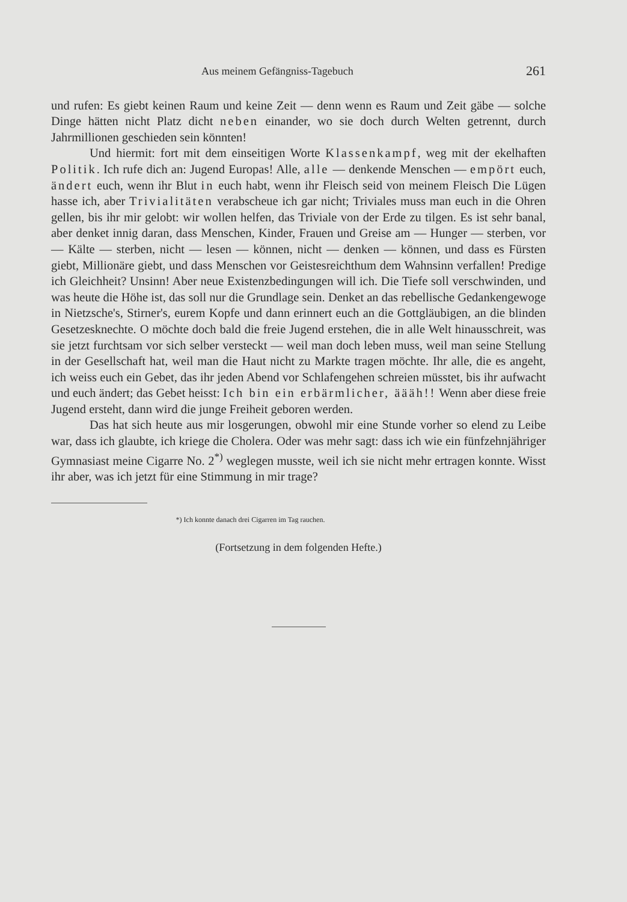Aus meinem Gefängniss-Tagebuch 261
und rufen: Es giebt keinen Raum und keine Zeit — denn wenn es Raum und Zeit gäbe — solche Dinge hätten nicht Platz dicht neben einander, wo sie doch durch Welten getrennt, durch Jahrmillionen geschieden sein könnten!
Und hiermit: fort mit dem einseitigen Worte Klassenkampf, weg mit der ekelhaften Politik. Ich rufe dich an: Jugend Europas! Alle, alle — denkende Menschen — empört euch, ändert euch, wenn ihr Blut in euch habt, wenn ihr Fleisch seid von meinem Fleisch Die Lügen hasse ich, aber Trivialitäten verabscheue ich gar nicht; Triviales muss man euch in die Ohren gellen, bis ihr mir gelobt: wir wollen helfen, das Triviale von der Erde zu tilgen. Es ist sehr banal, aber denket innig daran, dass Menschen, Kinder, Frauen und Greise am — Hunger — sterben, vor — Kälte — sterben, nicht — lesen — können, nicht — denken — können, und dass es Fürsten giebt, Millionäre giebt, und dass Menschen vor Geistesreichthum dem Wahnsinn verfallen! Predige ich Gleichheit? Unsinn! Aber neue Existenzbedingungen will ich. Die Tiefe soll verschwinden, und was heute die Höhe ist, das soll nur die Grundlage sein. Denket an das rebellische Gedankengewoge in Nietzsche's, Stirner's, eurem Kopfe und dann erinnert euch an die Gottgläubigen, an die blinden Gesetzesknechte. O möchte doch bald die freie Jugend erstehen, die in alle Welt hinausschreit, was sie jetzt furchtsam vor sich selber versteckt — weil man doch leben muss, weil man seine Stellung in der Gesellschaft hat, weil man die Haut nicht zu Markte tragen möchte. Ihr alle, die es angeht, ich weiss euch ein Gebet, das ihr jeden Abend vor Schlafengehen schreien müsstet, bis ihr aufwacht und euch ändert; das Gebet heisst: Ich bin ein erbärmlicher, äääh!! Wenn aber diese freie Jugend ersteht, dann wird die junge Freiheit geboren werden.
Das hat sich heute aus mir losgerungen, obwohl mir eine Stunde vorher so elend zu Leibe war, dass ich glaubte, ich kriege die Cholera. Oder was mehr sagt: dass ich wie ein fünfzehnjähriger Gymnasiast meine Cigarre No. 2<sup>*)</sup> weglegen musste, weil ich sie nicht mehr ertragen konnte. Wisst ihr aber, was ich jetzt für eine Stimmung in mir trage?
*) Ich konnte danach drei Cigarren im Tag rauchen.
(Fortsetzung in dem folgenden Hefte.)